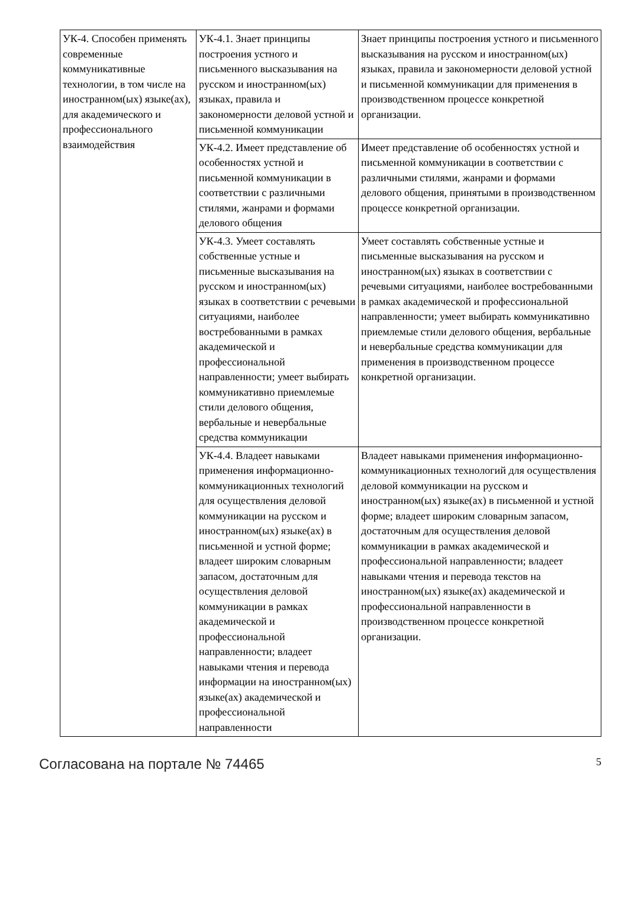| УК-4. Способен применять современные коммуникативные технологии, в том числе на иностранном(ых) языке(ах), для академического и профессионального взаимодействия | УК-4.1. Знает принципы построения устного и письменного высказывания на русском и иностранном(ых) языках, правила и закономерности деловой устной и письменной коммуникации | Знает принципы построения устного и письменного высказывания на русском и иностранном(ых) языках, правила и закономерности деловой устной и письменной коммуникации для применения в производственном процессе конкретной организации. |
| | УК-4.2. Имеет представление об особенностях устной и письменной коммуникации в соответствии с различными стилями, жанрами и формами делового общения | Имеет представление об особенностях устной и письменной коммуникации в соответствии с различными стилями, жанрами и формами делового общения, принятыми в производственном процессе конкретной организации. |
| | УК-4.3. Умеет составлять собственные устные и письменные высказывания на русском и иностранном(ых) языках в соответствии с речевыми ситуациями, наиболее востребованными в рамках академической и профессиональной направленности; умеет выбирать коммуникативно приемлемые стили делового общения, вербальные и невербальные средства коммуникации | Умеет составлять собственные устные и письменные высказывания на русском и иностранном(ых) языках в соответствии с речевыми ситуациями, наиболее востребованными в рамках академической и профессиональной направленности; умеет выбирать коммуникативно приемлемые стили делового общения, вербальные и невербальные средства коммуникации для применения в производственном процессе конкретной организации. |
| | УК-4.4. Владеет навыками применения информационно-коммуникационных технологий для осуществления деловой коммуникации на русском и иностранном(ых) языке(ах) в письменной и устной форме; владеет широким словарным запасом, достаточным для осуществления деловой коммуникации в рамках академической и профессиональной направленности; владеет навыками чтения и перевода информации на иностранном(ых) языке(ах) академической и профессиональной направленности | Владеет навыками применения информационно-коммуникационных технологий для осуществления деловой коммуникации на русском и иностранном(ых) языке(ах) в письменной и устной форме; владеет широким словарным запасом, достаточным для осуществления деловой коммуникации в рамках академической и профессиональной направленности; владеет навыками чтения и перевода текстов на иностранном(ых) языке(ах) академической и профессиональной направленности в производственном процессе конкретной организации. |
Согласована на портале № 74465 5